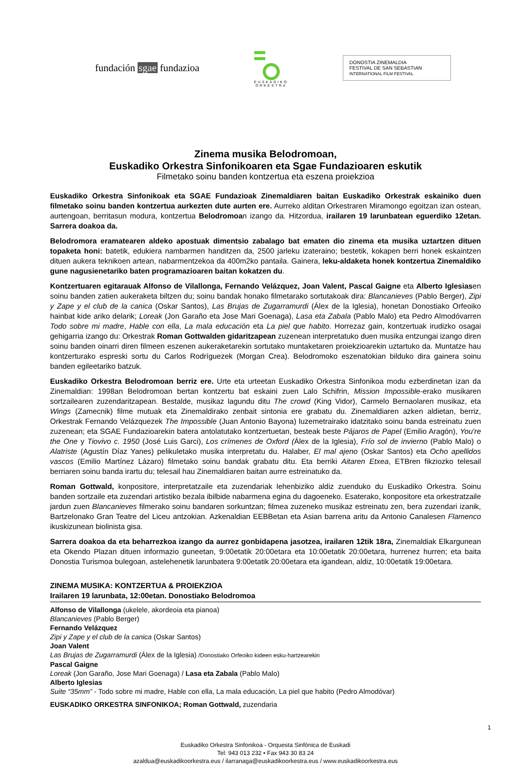fundación sgae fundazioa
EUSKADIKO
ORKESTRA
DONOSTIA ZINEMALDIA
FESTIVAL DE SAN SEBASTIAN
INTERNATIONAL FILM FESTIVAL
Zinema musika Belodromoan,
Euskadiko Orkestra Sinfonikoaren eta Sgae Fundazioaren eskutik
Filmetako soinu banden kontzertua eta eszena proiekzioa
Euskadiko Orkestra Sinfonikoak eta SGAE Fundazioak Zinemaldiaren baitan Euskadiko Orkestrak eskainiko duen filmetako soinu banden kontzertua aurkezten dute aurten ere. Aurreko alditan Orkestraren Miramongo egoitzan izan ostean, aurtengoan, berritasun modura, kontzertua Belodromoan izango da. Hitzordua, irailaren 19 larunbatean eguerdiko 12etan. Sarrera doakoa da.
Belodromora eramatearen aldeko apostuak dimentsio zabalago bat ematen dio zinema eta musika uztartzen dituen topaketa honi: batetik, edukiera nambarmen handitzen da, 2500 jarleku izateraino; bestetik, kokapen berri honek eskaintzen dituen aukera teknikoen artean, nabarmentzekoa da 400m2ko pantaila. Gainera, leku-aldaketa honek kontzertua Zinemaldiko gune nagusienetariko baten programazioaren baitan kokatzen du.
Kontzertuaren egitarauak Alfonso de Vilallonga, Fernando Velázquez, Joan Valent, Pascal Gaigne eta Alberto Iglesiasen soinu banden zatien aukeraketa biltzen du; soinu bandak honako filmetarako sortutakoak dira: Blancanieves (Pablo Berger), Zipi y Zape y el club de la canica (Oskar Santos), Las Brujas de Zugarramurdi (Álex de la Iglesia), honetan Donostiako Orfeoiko hainbat kide ariko delarik; Loreak (Jon Garaño eta Jose Mari Goenaga), Lasa eta Zabala (Pablo Malo) eta Pedro Almodóvarren Todo sobre mi madre, Hable con ella, La mala educación eta La piel que habito. Horrezaz gain, kontzertuak irudizko osagai gehigarria izango du: Orkestrak Roman Gottwalden gidaritzapean zuzenean interpretatuko duen musika entzungai izango diren soinu banden oinarri diren filmeen eszenen aukeraketarekin sortutako muntaketaren proiekzioarekin uztartuko da. Muntatze hau kontzerturako espreski sortu du Carlos Rodríguezek (Morgan Crea). Belodromoko eszenatokian bilduko dira gainera soinu banden egileetariko batzuk.
Euskadiko Orkestra Belodromoan berriz ere. Urte eta urteetan Euskadiko Orkestra Sinfonikoa modu ezberdinetan izan da Zinemaldian: 1998an Belodromoan bertan kontzertu bat eskaini zuen Lalo Schifrin, Mission Impossible-erako musikaren sortzailearen zuzendaritzapean. Bestalde, musikaz lagundu ditu The crowd (King Vidor), Carmelo Bernaolaren musikaz, eta Wings (Zamecnik) filme mutuak eta Zinemaldirako zenbait sintonia ere grabatu du. Zinemaldiaren azken aldietan, berriz, Orkestrak Fernando Velázquezek The Impossible (Juan Antonio Bayona) luzemetrairako idatzitako soinu banda estreinatu zuen zuzenean; eta SGAE Fundazioarekin batera antolatutako kontzertuetan, besteak beste Pájaros de Papel (Emilio Aragón), You're the One y Tiovivo c. 1950 (José Luis Garci), Los crímenes de Oxford (Álex de la Iglesia), Frío sol de invierno (Pablo Malo) o Alatriste (Agustín Díaz Yanes) pelikuletako musika interpretatu du. Halaber, El mal ajeno (Oskar Santos) eta Ocho apellidos vascos (Emilio Martínez Lázaro) filmetako soinu bandak grabatu ditu. Eta berriki Aitaren Etxea, ETBren fikziozko telesail berriaren soinu banda irartu du; telesail hau Zinemaldiaren baitan aurre estreinatuko da.
Roman Gottwald, konpositore, interpretatzaile eta zuzendariak lehenbiziko aldiz zuenduko du Euskadiko Orkestra. Soinu banden sortzaile eta zuzendari artistiko bezala ibilbide nabarmena egina du dagoeneko. Esaterako, konpositore eta orkestratzaile jardun zuen Blancanieves filmerako soinu bandaren sorkuntzan; filmea zuzeneko musikaz estreinatu zen, bera zuzendari izanik, Bartzelonako Gran Teatre del Liceu antzokian. Azkenaldian EEBBetan eta Asian barrena aritu da Antonio Canalesen Flamenco ikuskizunean biolinista gisa.
Sarrera doakoa da eta beharrezkoa izango da aurrez gonbidapena jasotzea, irailaren 12tik 18ra, Zinemaldiak Elkargunean eta Okendo Plazan dituen informazio guneetan, 9:00etatik 20:00etara eta 10:00etatik 20:00etara, hurrenez hurren; eta baita Donostia Turismoa bulegoan, astelehenetik larunbatera 9:00etatik 20:00etara eta igandean, aldiz, 10:00etatik 19:00etara.
ZINEMA MUSIKA: KONTZERTUA & PROIEKZIOA
Irailaren 19 larunbata, 12:00etan. Donostiako Belodromoa
Alfonso de Vilallonga (ukelele, akordeoia eta pianoa)
Blancanieves (Pablo Berger)
Fernando Velázquez
Zipi y Zape y el club de la canica (Oskar Santos)
Joan Valent
Las Brujas de Zugarramurdi (Álex de la Iglesia) /Donostiako Orfeoiko kideen esku-hartzearekin
Pascal Gaigne
Loreak (Jon Garaño, Jose Mari Goenaga) / Lasa eta Zabala (Pablo Malo)
Alberto Iglesias
Suite “35mm” - Todo sobre mi madre, Hable con ella, La mala educación, La piel que habito (Pedro Almodóvar)
EUSKADIKO ORKESTRA SINFONIKOA; Roman Gottwald, zuzendaria
1
Euskadiko Orkestra Sinfonikoa - Orquesta Sinfónica de Euskadi
Tel: 943 013 232 • Fax 943 30 83 24
azaldua@euskadikoorkestra.eus / ilarranaga@euskadikoorkestra.eus / www.euskadikoorkestra.eus